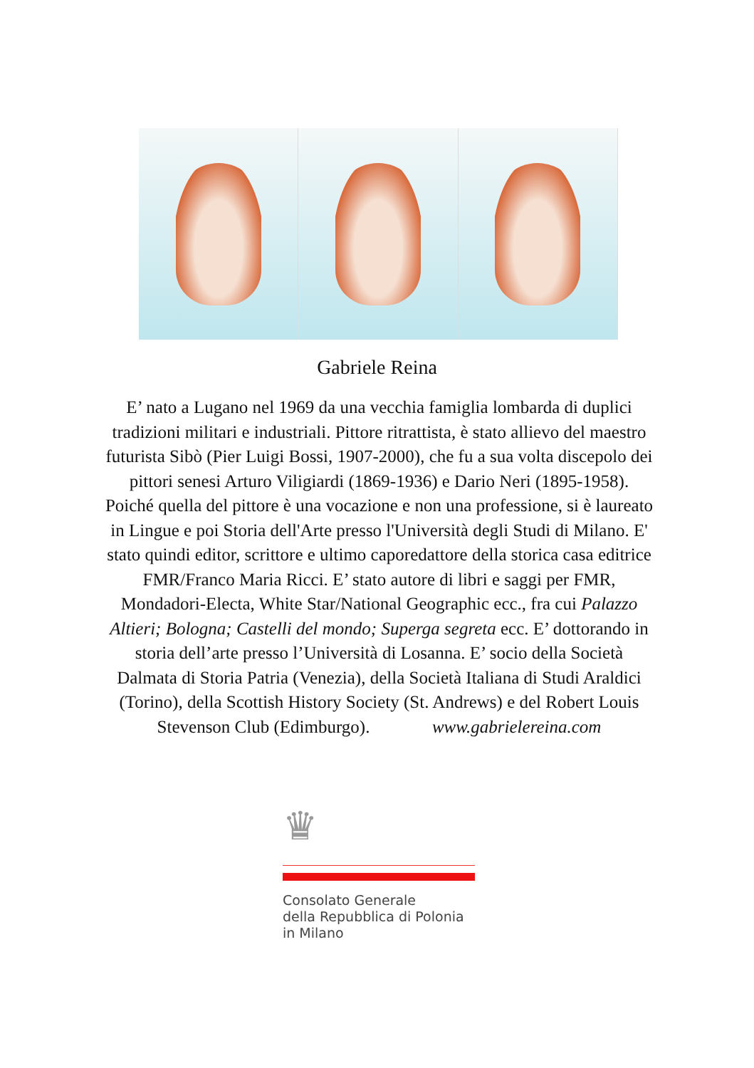Gabriele Reina
E’ nato a Lugano nel 1969 da una vecchia famiglia lombarda di duplici tradizioni militari e industriali. Pittore ritrattista, è stato allievo del maestro futurista Sibò (Pier Luigi Bossi, 1907-2000), che fu a sua volta discepolo dei pittori senesi Arturo Viligiardi (1869-1936) e Dario Neri (1895-1958). Poiché quella del pittore è una vocazione e non una professione, si è laureato in Lingue e poi Storia dell'Arte presso l'Università degli Studi di Milano. E' stato quindi editor, scrittore e ultimo caporedattore della storica casa editrice FMR/Franco Maria Ricci. E’ stato autore di libri e saggi per FMR, Mondadori-Electa, White Star/National Geographic ecc., fra cui Palazzo Altieri; Bologna; Castelli del mondo; Superga segreta ecc. E’ dottorando in storia dell’arte presso l’Università di Losanna. E’ socio della Società Dalmata di Storia Patria (Venezia), della Società Italiana di Studi Araldici (Torino), della Scottish History Society (St. Andrews) e del Robert Louis Stevenson Club (Edimburgo). www.gabrielereina.com
♛
Consolato Generale
della Repubblica di Polonia
in Milano